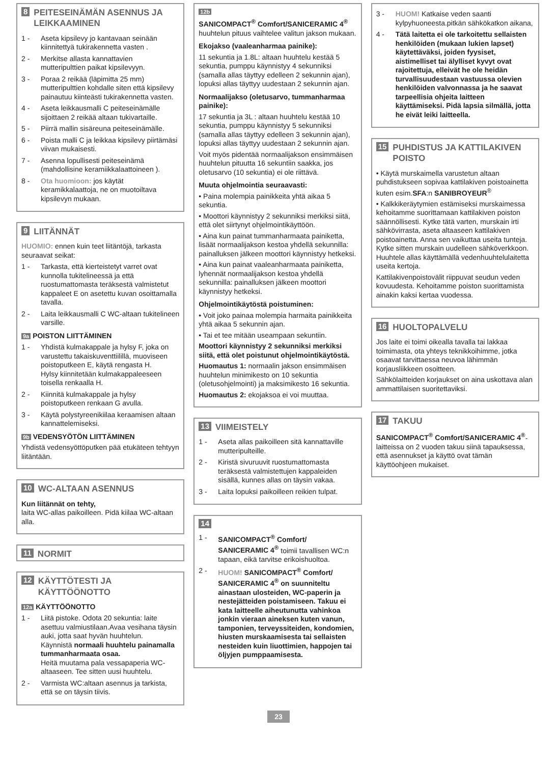8 PEITESEINÄMÄN ASENNUS JA LEIKKAAMINEN
1 - Aseta kipsilevy jo kantavaan seinään kiinnitettyä tukirakennetta vasten .
2 - Merkitse allasta kannattavien mutteripulttien paikat kipsilevyyn.
3 - Poraa 2 reikää (läpimitta 25 mm) mutteripulttien kohdalle siten että kipsilevy painautuu kiinteästi tukirakennetta vasten.
4 - Aseta leikkausmalli C peiteseinämälle sijoittaen 2 reikää altaan tukivartaille.
5 - Piirrä mallin sisäreuna peiteseinämälle.
6 - Poista malli C ja leikkaa kipsilevy piirtämäsi viivan mukaisesti.
7 - Asenna lopullisesti peiteseinämä (mahdollisine keramiikkalaattoineen ).
8 - Ota huomioon: jos käytät keramikkalaattoja, ne on muotoiltava kipsilevyn mukaan.
9 LIITÄNNÄT
HUOMIO: ennen kuin teet liitäntöjä, tarkasta seuraavat seikat:
1 - Tarkasta, että kierteistetyt varret ovat kunnolla tukitelineessä ja että ruostumattomasta teräksestä valmistetut kappaleet E on asetettu kuvan osoittamalla tavalla.
2 - Laita leikkausmalli C WC-altaan tukitelineen varsille.
9a POISTON LIITTÄMINEN
1 - Yhdistä kulmakappale ja hylsy F, joka on varustettu takaiskuventtiilillä, muoviseen poistoputkeen E, käytä rengasta H.
Hylsy kiinnitetään kulmakappaleeseen toisella renkaalla H.
2 - Kiinnitä kulmakappale ja hylsy poistoputkeen renkaan G avulla.
3 - Käytä polystyreenikiilaa keraamisen altaan kannattelemiseksi.
9b VEDENSYÖTÖN LIITTÄMINEN
Yhdistä vedensyöttöputken pää etukäteen tehtyyn liitäntään.
10 WC-ALTAAN ASENNUS
Kun liitännät on tehty,
laita WC-allas paikoilleen. Pidä kiilaa WC-altaan alla.
11 NORMIT
12 KÄYTTÖTESTI JA KÄYTTÖÖNOTTO
12a KÄYTTÖÖNOTTO
1 - Liitä pistoke. Odota 20 sekuntia: laite asettuu valmiustilaan.Avaa vesihana täysin auki, jotta saat hyvän huuhtelun.
Käynnistä normaali huuhtelu painamalla tummanharmaata osaa.
Heitä muutama pala vessapaperia WC-altaaseen. Tee sitten uusi huuhtelu.
2 - Varmista WC:altaan asennus ja tarkista, että se on täysin tiivis.
12b
SANICOMPACT<sup>®</sup> Comfort/SANICERAMIC 4<sup>®</sup> huuhtelun pituus vaihtelee valitun jakson mukaan.
Ekojakso (vaaleanharmaa painike):
11 sekuntia ja 1.8L: altaan huuhtelu kestää 5 sekuntia, pumppu käynnistyy 4 sekunniksi (samalla allas täyttyy edelleen 2 sekunnin ajan), lopuksi allas täyttyy uudestaan 2 sekunnin ajan.
Normaalijakso (oletusarvo, tummanharmaa painike):
17 sekuntia ja 3L : altaan huuhtelu kestää 10 sekuntia, pumppu käynnistyy 5 sekunniksi (samalla allas täyttyy edelleen 3 sekunnin ajan), lopuksi allas täyttyy uudestaan 2 sekunnin ajan.
Voit myös pidentää normaalijakson ensimmäisen huuhtelun pituutta 16 sekuntiin saakka, jos oletusarvo (10 sekuntia) ei ole riittävä.
Muuta ohjelmointia seuraavasti:
• Paina molempia painikkeita yhtä aikaa 5 sekuntia.
• Moottori käynnistyy 2 sekunniksi merkiksi siitä, että olet siirtynyt ohjelmointikäyttöön.
• Aina kun painat tummanharmaata painiketta, lisäät normaalijakson kestoa yhdellä sekunnilla: painalluksen jälkeen moottori käynnistyy hetkeksi.
• Aina kun painat vaaleanharmaata painiketta, lyhennät normaalijakson kestoa yhdellä sekunnilla: painalluksen jälkeen moottori käynnistyy hetkeksi.
Ohjelmointikäytöstä poistuminen:
• Voit joko painaa molempia harmaita painikkeita yhtä aikaa 5 sekunnin ajan.
• Tai et tee mitään useampaan sekuntiin.
Moottori käynnistyy 2 sekunniksi merkiksi siitä, että olet poistunut ohjelmointikäytöstä.
Huomautus 1: normaalin jakson ensimmäisen huuhtelun minimikesto on 10 sekuntia (oletusohjelmointi) ja maksimikesto 16 sekuntia.
Huomautus 2: ekojaksoa ei voi muuttaa.
13 VIIMEISTELY
1 - Aseta allas paikoilleen sitä kannattaville mutteripulteille.
2 - Kiristä sivuruuvit ruostumattomasta teräksestä valmistettujen kappaleiden sisällä, kunnes allas on täysin vakaa.
3 - Laita lopuksi paikoilleen reikien tulpat.
14
1 - SANICOMPACT<sup>®</sup> Comfort/ SANICERAMIC 4<sup>®</sup> toimii tavallisen WC:n tapaan, eikä tarvitse erikoishuoltoa.
2 - HUOM! SANICOMPACT<sup>®</sup> Comfort/ SANICERAMIC 4<sup>®</sup> on suunniteltu ainastaan ulosteiden, WC-paperin ja nestejätteiden poistamiseen. Takuu ei kata laitteelle aiheutunutta vahinkoa jonkin vieraan aineksen kuten vanun, tamponien, terveyssiteiden, kondomien, hiusten murskaamisesta tai sellaisten nesteiden kuin liuottimien, happojen tai öljyjen pumppaamisesta.
3 - HUOM! Katkaise veden saanti kylpyhuoneesta.pitkän sähkökatkon aikana,
4 - Tätä laitetta ei ole tarkoitettu sellaisten henkilöiden (mukaan lukien lapset) käytettäväksi, joiden fyysiset, aistimelliset tai älylliset kyvyt ovat rajoitettuja, elleivät he ole heidän turvallisuudestaan vastuussa olevien henkilöiden valvonnassa ja he saavat tarpeellisia ohjeita laitteen käyttämiseksi. Pidä lapsia silmällä, jotta he eivät leiki laitteella.
15 PUHDISTUS JA KATTILAKIVEN POISTO
• Käytä murskaimella varustetun altaan puhdistukseen sopivaa kattilakiven poistoainetta kuten esim.SFA:n SANIBROYEUR<sup>®</sup>
• Kalkkikeräytymien estämiseksi murskaimessa kehoitamme suorittamaan kattilakiven poiston säännöllisesti. Kytke tätä varten, murskain irti sähkövirrasta, aseta altaaseen kattilakiven poistoainetta. Anna sen vaikuttaa useita tunteja. Kytke sitten murskain uudelleen sähköverkkoon. Huuhtele allas käyttämällä vedenhuuhtelulaitetta useita kertoja.
Kattilakivenpoistovälit riippuvat seudun veden kovuudesta. Kehoitamme poiston suorittamista ainakin kaksi kertaa vuodessa.
16 HUOLTOPALVELU
Jos laite ei toimi oikealla tavalla tai lakkaa toimimasta, ota yhteys teknikkoihimme, jotka osaavat tarvittaessa neuvoa lähimmän korjausliikkeen osoitteen.
Sähkölaitteiden korjaukset on aina uskottava alan ammattilaisen suoritettaviksi.
17 TAKUU
SANICOMPACT<sup>®</sup> Comfort/SANICERAMIC 4<sup>®</sup>-laitteissa on 2 vuoden takuu siinä tapauksessa, että asennukset ja käyttö ovat tämän käyttöohjeen mukaiset.
23